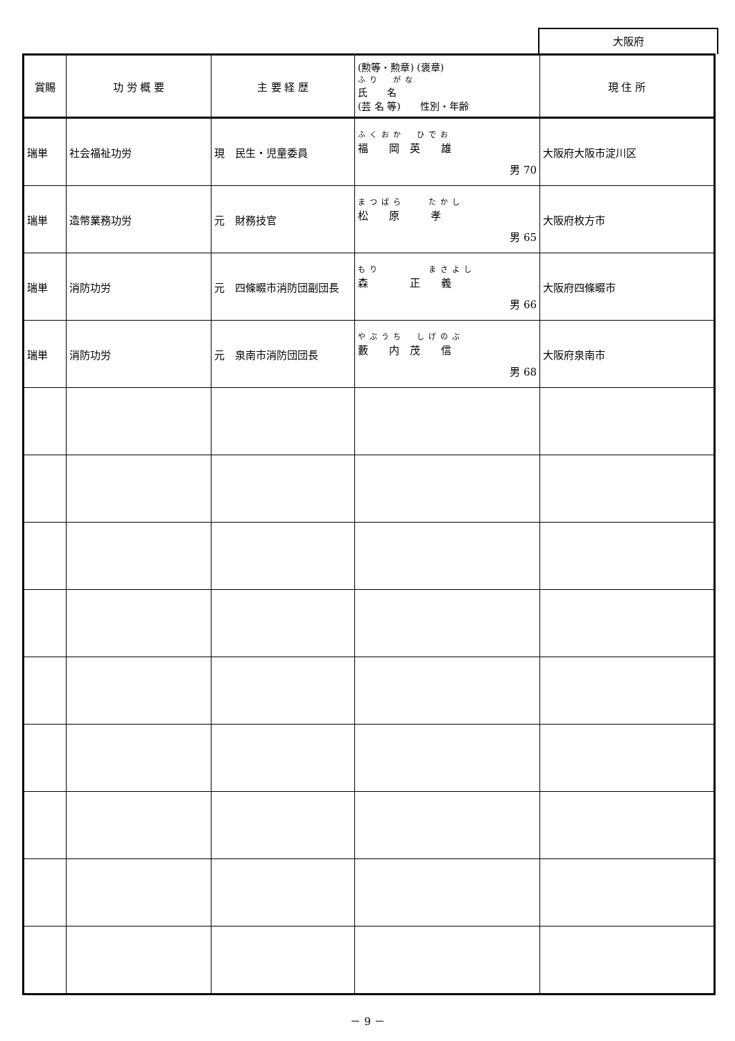大阪府
| 賞賜 | 功 労 概 要 | 主 要 経 歴 | (勲等・勲章) (褒章) ふり がな 氏 名 (芸 名 等) 性別・年齢 | 現 住 所 |
| --- | --- | --- | --- | --- |
| 瑞単 | 社会福祉功労 | 現 民生・児童委員 | ふくおか ひでお 福 岡 英 雄 男 70 | 大阪府大阪市淀川区 |
| 瑞単 | 造幣業務功労 | 元 財務技官 | まつばら たかし 松 原 孝 男 65 | 大阪府枚方市 |
| 瑞単 | 消防功労 | 元 四條畷市消防団副団長 | もり まさよし 森 正 義 男 66 | 大阪府四條畷市 |
| 瑞単 | 消防功労 | 元 泉南市消防団団長 | やぶうち しげのぶ 藪 内 茂 信 男 68 | 大阪府泉南市 |
－ 9 －